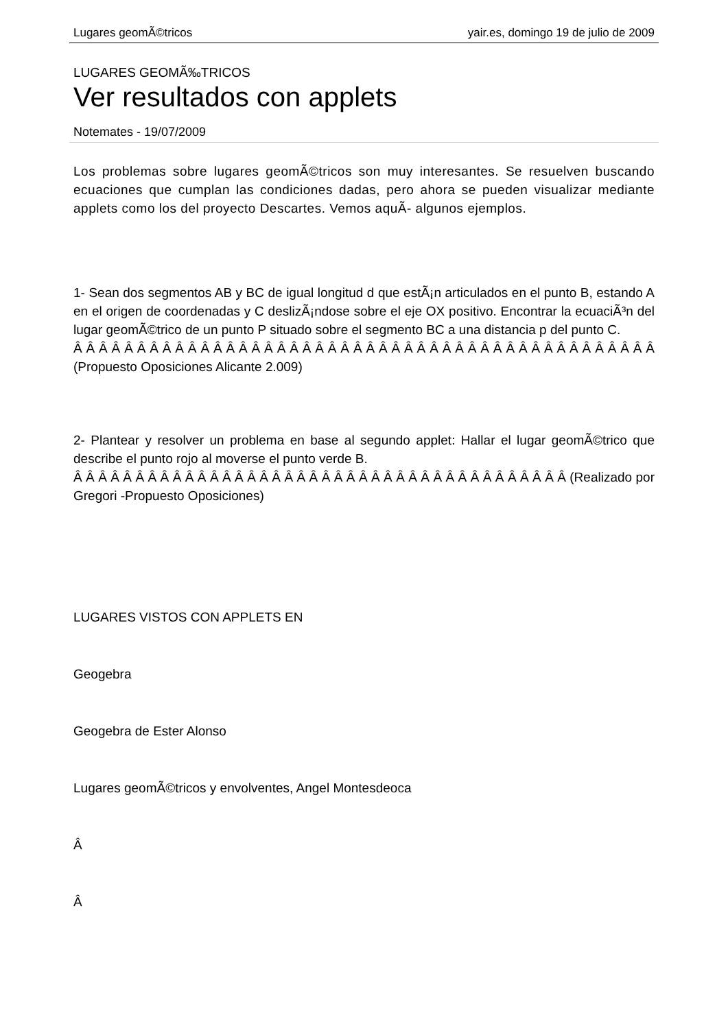Lugares geomÃ©tricos yair.es, domingo 19 de julio de 2009
LUGARES GEOMÃ‰TRICOS
Ver resultados con applets
Notemates - 19/07/2009
Los problemas sobre lugares geomÃ©tricos son muy interesantes. Se resuelven buscando ecuaciones que cumplan las condiciones dadas, pero ahora se pueden visualizar mediante applets como los del proyecto Descartes. Vemos aquÃ- algunos ejemplos.
1- Sean dos segmentos AB y BC de igual longitud d que estÃ¡n articulados en el punto B, estando A en el origen de coordenadas y C deslizÃ¡ndose sobre el eje OX positivo. Encontrar la ecuaciÃ³n del lugar geomÃ©trico de un punto P situado sobre el segmento BC a una distancia p del punto C.
Â Â Â Â Â Â Â Â Â Â Â Â Â Â Â Â Â Â Â Â Â Â Â Â Â Â Â Â Â Â Â Â Â Â Â Â Â Â Â Â Â Â Â Â Â Â (Propuesto Oposiciones Alicante 2.009)
2- Plantear y resolver un problema en base al segundo applet: Hallar el lugar geomÃ©trico que describe el punto rojo al moverse el punto verde B.
Â Â Â Â Â Â Â Â Â Â Â Â Â Â Â Â Â Â Â Â Â Â Â Â Â Â Â Â Â Â Â Â Â Â Â Â Â Â Â Â (Realizado por Gregori -Propuesto Oposiciones)
LUGARES VISTOS CON APPLETS EN
Geogebra
Geogebra de Ester Alonso
Lugares geomÃ©tricos y envolventes, Angel Montesdeoca
Â
Â